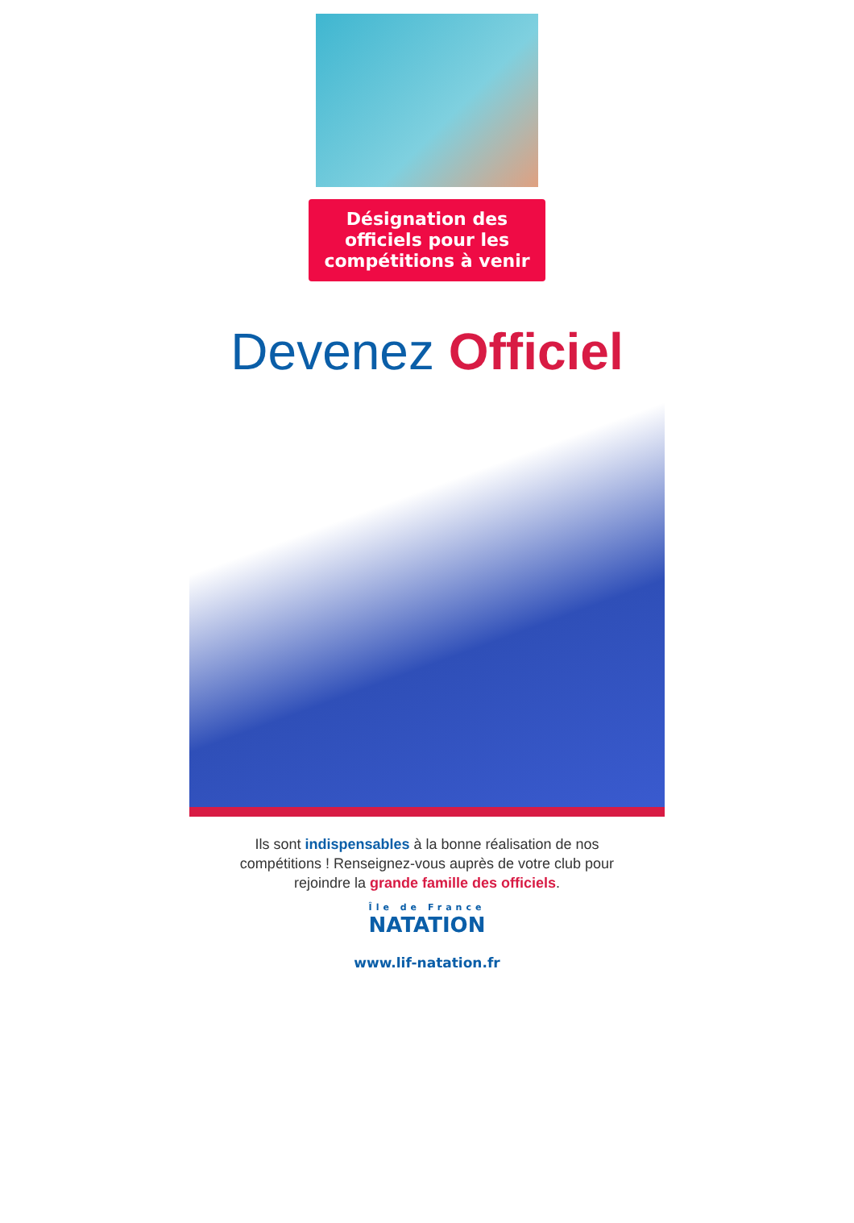Désignation des officiels pour les compétitions à venir
Devenez Officiel
Ils sont indispensables à la bonne réalisation de nos
compétitions ! Renseignez-vous auprès de votre club pour
rejoindre la grande famille des officiels.
Île de France
NATATION
www.lif-natation.fr